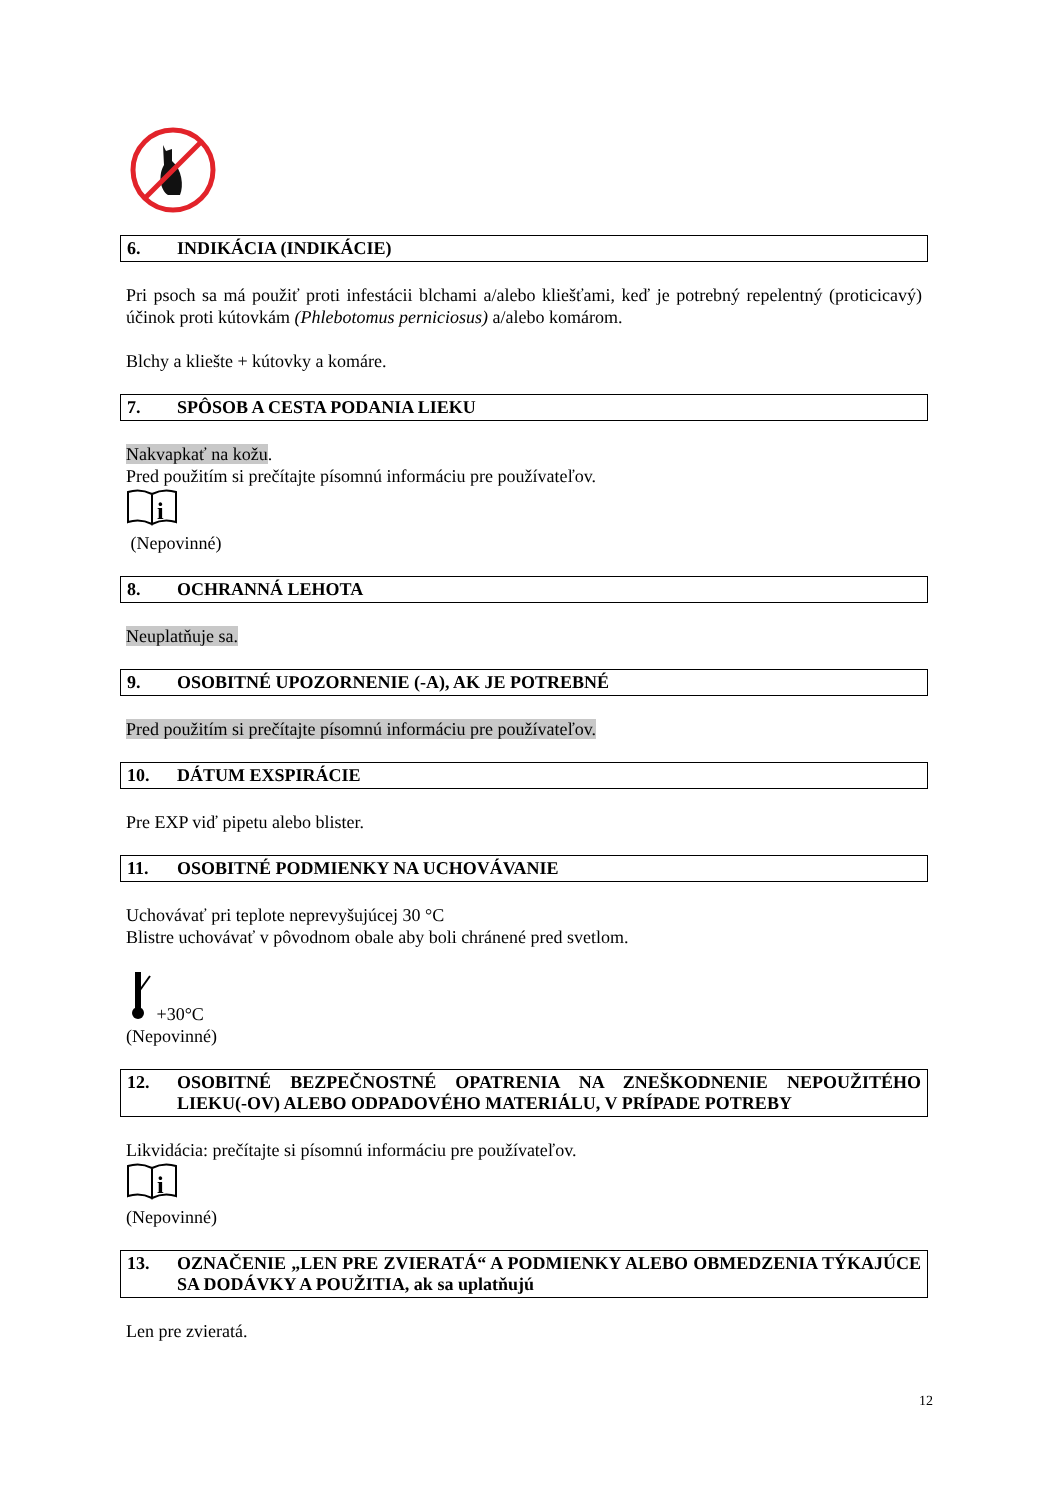6. INDIKÁCIA (INDIKÁCIE)
Pri psoch sa má použiť proti infestácii blchami a/alebo kliešťami, keď je potrebný repelentný (proticicavý) účinok proti kútovkám (Phlebotomus perniciosus) a/alebo komárom.
Blchy a kliešte + kútovky a komáre.
7. SPÔSOB A CESTA PODANIA LIEKU
Nakvapkať na kožu.
Pred použitím si prečítajte písomnú informáciu pre používateľov.
i
(Nepovinné)
8. OCHRANNÁ LEHOTA
Neuplatňuje sa.
9. OSOBITNÉ UPOZORNENIE (-A), AK JE POTREBNÉ
Pred použitím si prečítajte písomnú informáciu pre používateľov.
10. DÁTUM EXSPIRÁCIE
Pre EXP viď pipetu alebo blister.
11. OSOBITNÉ PODMIENKY NA UCHOVÁVANIE
Uchovávať pri teplote neprevyšujúcej 30 °C
Blistre uchovávať v pôvodnom obale aby boli chránené pred svetlom.
+30°C
(Nepovinné)
12. OSOBITNÉ BEZPEČNOSTNÉ OPATRENIA NA ZNEŠKODNENIE NEPOUŽITÉHO LIEKU(-OV) ALEBO ODPADOVÉHO MATERIÁLU, V PRÍPADE POTREBY
Likvidácia: prečítajte si písomnú informáciu pre používateľov.
i
(Nepovinné)
13. OZNAČENIE „LEN PRE ZVIERATÁ“ A PODMIENKY ALEBO OBMEDZENIA TÝKAJÚCE SA DODÁVKY A POUŽITIA, ak sa uplatňujú
Len pre zvieratá.
12